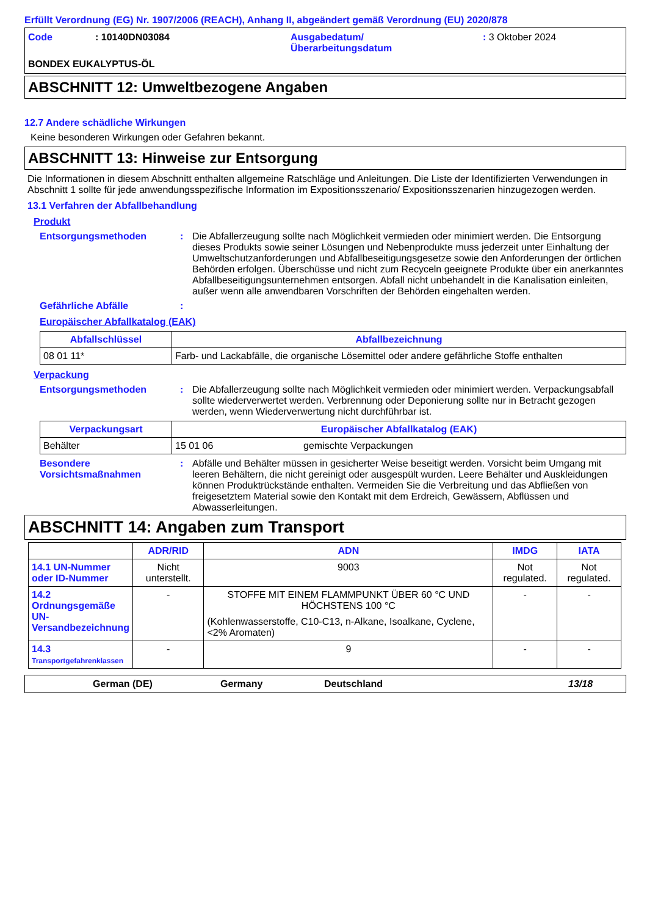Erfüllt Verordnung (EG) Nr. 1907/2006 (REACH), Anhang II, abgeändert gemäß Verordnung (EU) 2020/878
Code : 10140DN03084 Ausgabedatum/
Überarbeitungsdatum
: 3 Oktober 2024
BONDEX EUKALYPTUS-ÖL
ABSCHNITT 12: Umweltbezogene Angaben
12.7 Andere schädliche Wirkungen
Keine besonderen Wirkungen oder Gefahren bekannt.
ABSCHNITT 13: Hinweise zur Entsorgung
Die Informationen in diesem Abschnitt enthalten allgemeine Ratschläge und Anleitungen. Die Liste der Identifizierten Verwendungen in Abschnitt 1 sollte für jede anwendungsspezifische Information im Expositionsszenario/ Expositionsszenarien hinzugezogen werden.
13.1 Verfahren der Abfallbehandlung
Produkt
Entsorgungsmethoden : Die Abfallerzeugung sollte nach Möglichkeit vermieden oder minimiert werden. Die Entsorgung dieses Produkts sowie seiner Lösungen und Nebenprodukte muss jederzeit unter Einhaltung der Umweltschutzanforderungen und Abfallbeseitigungsgesetze sowie den Anforderungen der örtlichen Behörden erfolgen. Überschüsse und nicht zum Recyceln geeignete Produkte über ein anerkanntes Abfallbeseitigungsunternehmen entsorgen. Abfall nicht unbehandelt in die Kanalisation einleiten, außer wenn alle anwendbaren Vorschriften der Behörden eingehalten werden.
Gefährliche Abfälle :
Europäischer Abfallkatalog (EAK)
| Abfallschlüssel | Abfallbezeichnung |
| --- | --- |
| 08 01 11* | Farb- und Lackabfälle, die organische Lösemittel oder andere gefährliche Stoffe enthalten |
Verpackung
Entsorgungsmethoden : Die Abfallerzeugung sollte nach Möglichkeit vermieden oder minimiert werden. Verpackungsabfall sollte wiederverwertet werden. Verbrennung oder Deponierung sollte nur in Betracht gezogen werden, wenn Wiederverwertung nicht durchführbar ist.
| Verpackungsart | Europäischer Abfallkatalog (EAK) | |
| --- | --- | --- |
| Behälter | 15 01 06 | gemischte Verpackungen |
Besondere Vorsichtsmaßnahmen
: Abfälle und Behälter müssen in gesicherter Weise beseitigt werden. Vorsicht beim Umgang mit leeren Behältern, die nicht gereinigt oder ausgespült wurden. Leere Behälter und Auskleidungen können Produktrückstände enthalten. Vermeiden Sie die Verbreitung und das Abfließen von freigesetztem Material sowie den Kontakt mit dem Erdreich, Gewässern, Abflüssen und Abwasserleitungen.
ABSCHNITT 14: Angaben zum Transport
| | ADR/RID | ADN | IMDG | IATA |
| --- | --- | --- | --- | --- |
| 14.1 UN-Nummer oder ID-Nummer | Nicht unterstellt. | 9003 | Not regulated. | Not regulated. |
| 14.2 Ordnungsgemäße UN-Versandbezeichnung | - | STOFFE MIT EINEM FLAMMPUNKT ÜBER 60 °C UND HÖCHSTENS 100 °C (Kohlenwasserstoffe, C10-C13, n-Alkane, Isoalkane, Cyclene, <2% Aromaten) | - | - |
| 14.3 Transportgefahrenklassen | - | 9 | - | - |
German (DE) Germany Deutschland 13/18